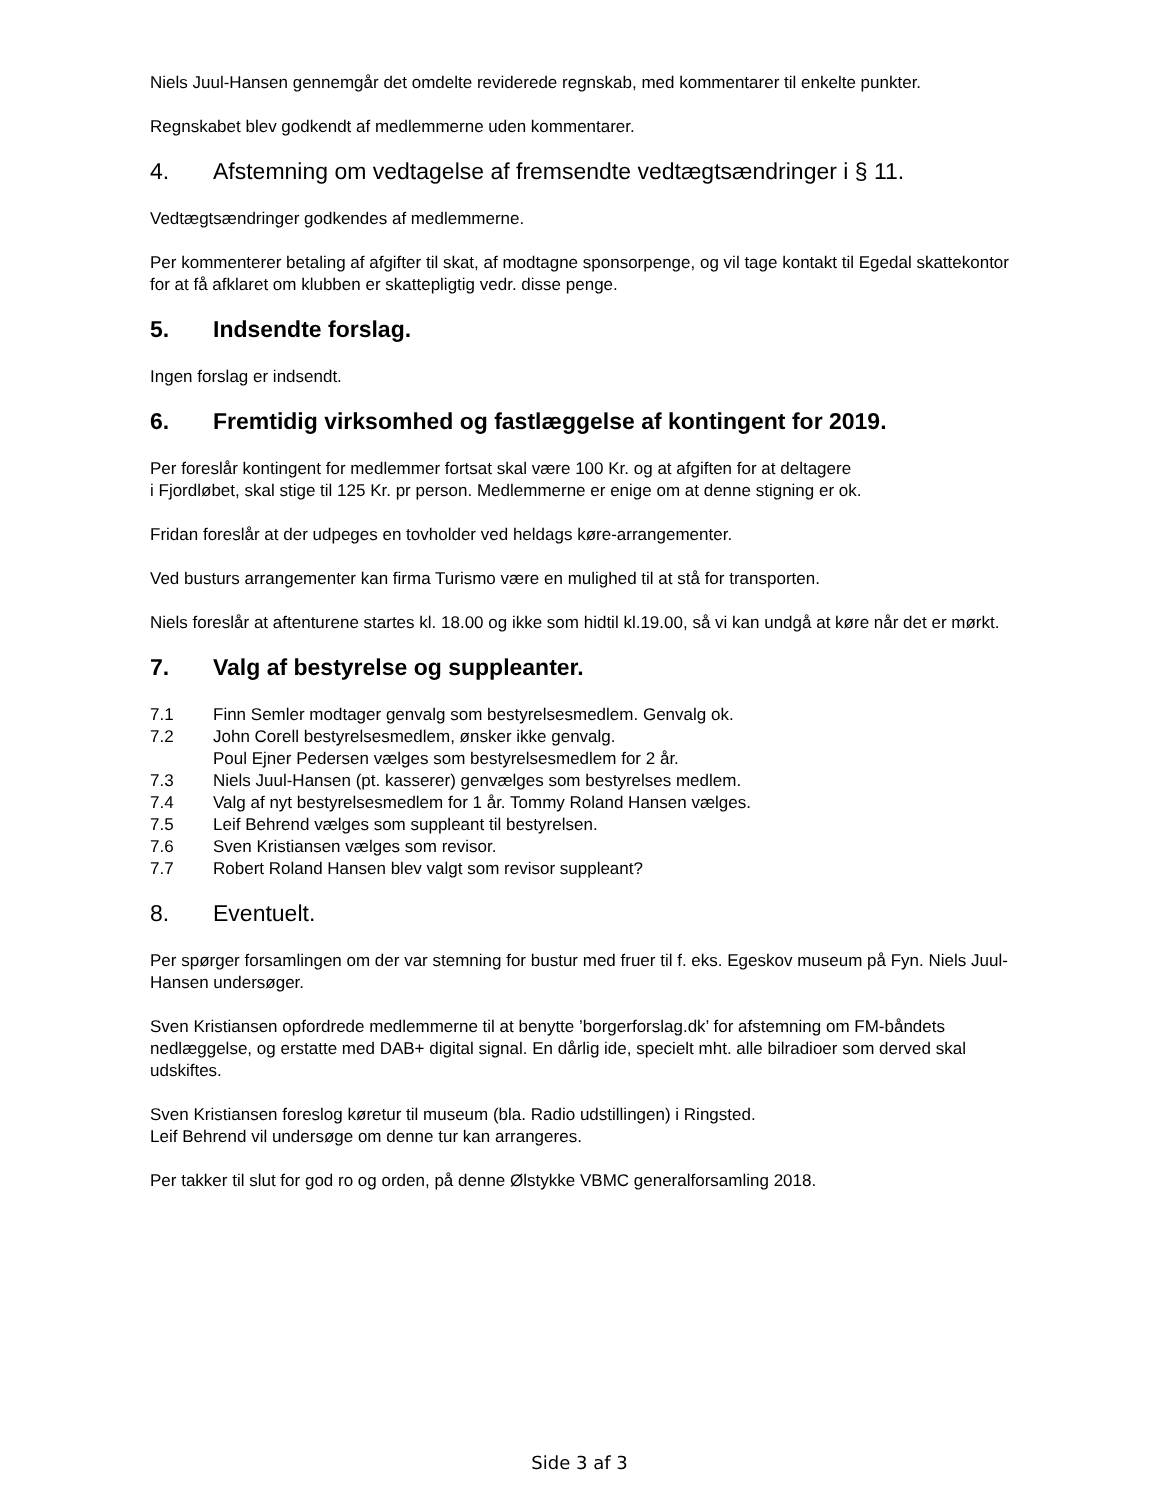Niels Juul-Hansen gennemgår det omdelte reviderede regnskab, med kommentarer til enkelte punkter.
Regnskabet blev godkendt af medlemmerne uden kommentarer.
4. Afstemning om vedtagelse af fremsendte vedtægtsændringer i § 11.
Vedtægtsændringer godkendes af medlemmerne.
Per kommenterer betaling af afgifter til skat, af modtagne sponsorpenge, og vil tage kontakt til Egedal skattekontor for at få afklaret om klubben er skattepligtig vedr. disse penge.
5. Indsendte forslag.
Ingen forslag er indsendt.
6. Fremtidig virksomhed og fastlæggelse af kontingent for 2019.
Per foreslår kontingent for medlemmer fortsat skal være 100 Kr. og at afgiften for at deltagere
i Fjordløbet, skal stige til 125 Kr. pr person. Medlemmerne er enige om at denne stigning er ok.
Fridan foreslår at der udpeges en tovholder ved heldags køre-arrangementer.
Ved busturs arrangementer kan firma Turismo være en mulighed til at stå for transporten.
Niels foreslår at aftenturene startes kl. 18.00 og ikke som hidtil kl.19.00, så vi kan undgå at køre når det er mørkt.
7. Valg af bestyrelse og suppleanter.
7.1 Finn Semler modtager genvalg som bestyrelsesmedlem. Genvalg ok.
7.2 John Corell bestyrelsesmedlem, ønsker ikke genvalg.
Poul Ejner Pedersen vælges som bestyrelsesmedlem for 2 år.
7.3 Niels Juul-Hansen (pt. kasserer) genvælges som bestyrelses medlem.
7.4 Valg af nyt bestyrelsesmedlem for 1 år. Tommy Roland Hansen vælges.
7.5 Leif Behrend vælges som suppleant til bestyrelsen.
7.6 Sven Kristiansen vælges som revisor.
7.7 Robert Roland Hansen blev valgt som revisor suppleant?
8. Eventuelt.
Per spørger forsamlingen om der var stemning for bustur med fruer til f. eks. Egeskov museum på Fyn. Niels Juul-Hansen undersøger.
Sven Kristiansen opfordrede medlemmerne til at benytte ’borgerforslag.dk’ for afstemning om FM-båndets nedlæggelse, og erstatte med DAB+ digital signal. En dårlig ide, specielt mht. alle bilradioer som derved skal udskiftes.
Sven Kristiansen foreslog køretur til museum (bla. Radio udstillingen) i Ringsted.
Leif Behrend vil undersøge om denne tur kan arrangeres.
Per takker til slut for god ro og orden, på denne Ølstykke VBMC generalforsamling 2018.
Side 3 af 3